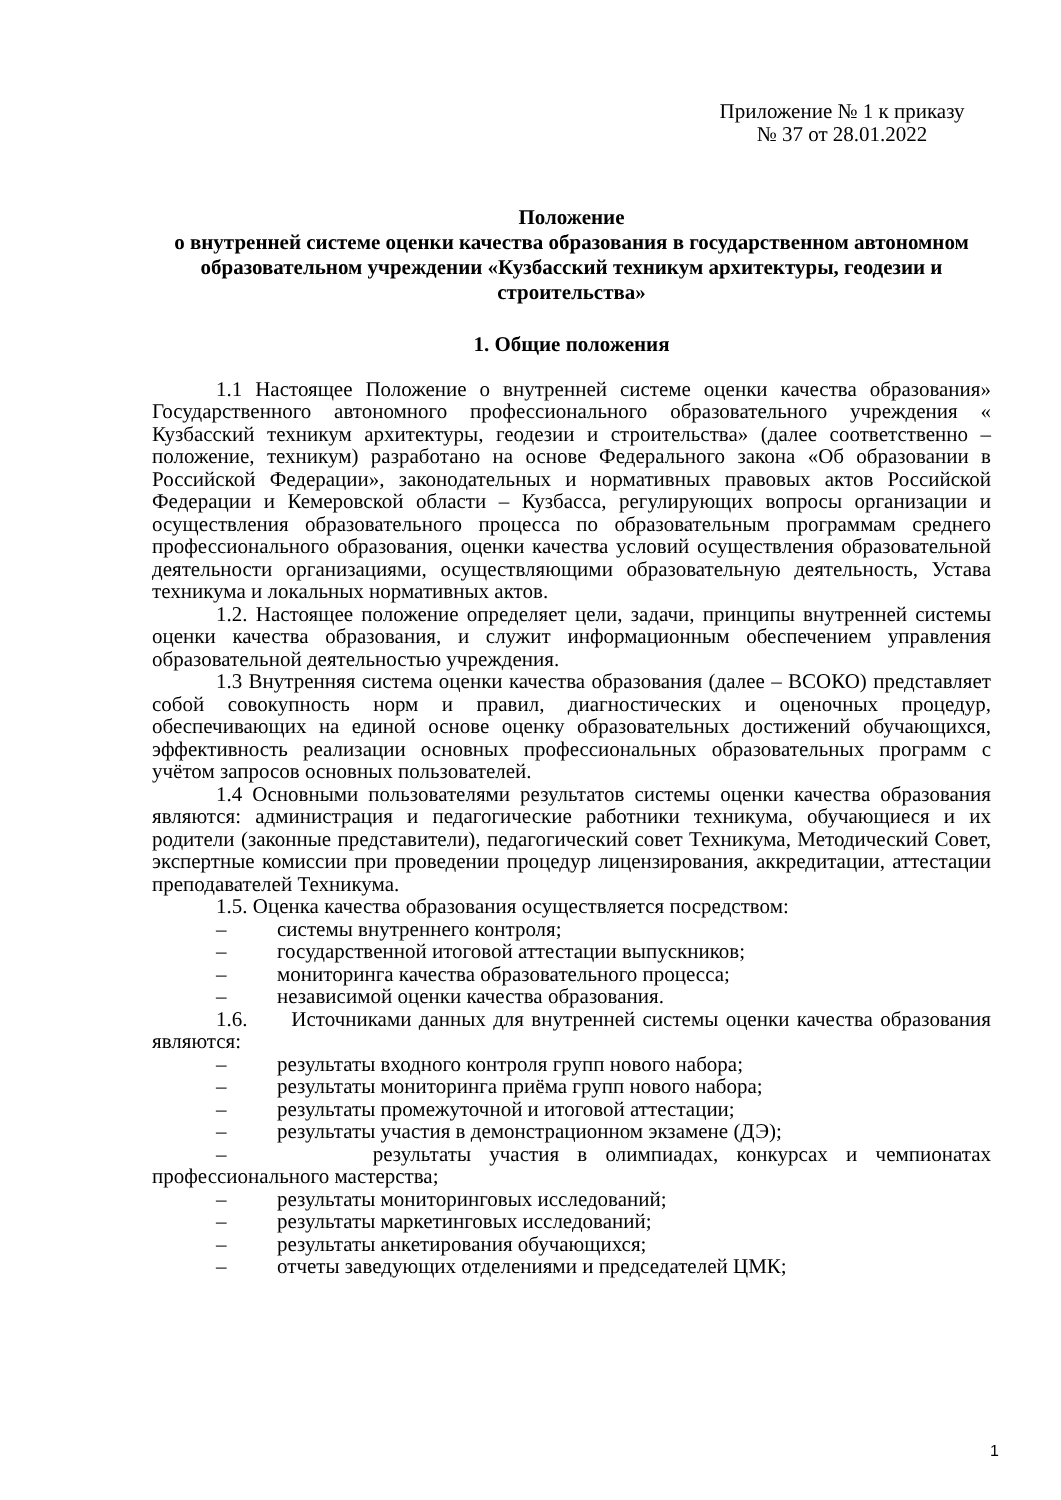Приложение № 1 к приказу
№ 37 от 28.01.2022
Положение
о внутренней системе оценки качества образования в государственном автономном образовательном учреждении «Кузбасский техникум архитектуры, геодезии и строительства»
1. Общие положения
1.1 Настоящее Положение о внутренней системе оценки качества образования» Государственного автономного профессионального образовательного учреждения « Кузбасский техникум архитектуры, геодезии и строительства» (далее соответственно – положение, техникум) разработано на основе Федерального закона «Об образовании в Российской Федерации», законодательных и нормативных правовых актов Российской Федерации и Кемеровской области – Кузбасса, регулирующих вопросы организации и осуществления образовательного процесса по образовательным программам среднего профессионального образования, оценки качества условий осуществления образовательной деятельности организациями, осуществляющими образовательную деятельность, Устава техникума и локальных нормативных актов.
1.2. Настоящее положение определяет цели, задачи, принципы внутренней системы оценки качества образования, и служит информационным обеспечением управления образовательной деятельностью учреждения.
1.3 Внутренняя система оценки качества образования (далее – ВСОКО) представляет собой совокупность норм и правил, диагностических и оценочных процедур, обеспечивающих на единой основе оценку образовательных достижений обучающихся, эффективность реализации основных профессиональных образовательных программ с учётом запросов основных пользователей.
1.4 Основными пользователями результатов системы оценки качества образования являются: администрация и педагогические работники техникума, обучающиеся и их родители (законные представители), педагогический совет Техникума, Методический Совет, экспертные комиссии при проведении процедур лицензирования, аккредитации, аттестации преподавателей Техникума.
1.5. Оценка качества образования осуществляется посредством:
– системы внутреннего контроля;
– государственной итоговой аттестации выпускников;
– мониторинга качества образовательного процесса;
– независимой оценки качества образования.
1.6. Источниками данных для внутренней системы оценки качества образования являются:
– результаты входного контроля групп нового набора;
– результаты мониторинга приёма групп нового набора;
– результаты промежуточной и итоговой аттестации;
– результаты участия в демонстрационном экзамене (ДЭ);
– результаты участия в олимпиадах, конкурсах и чемпионатах профессионального мастерства;
– результаты мониторинговых исследований;
– результаты маркетинговых исследований;
– результаты анкетирования обучающихся;
– отчеты заведующих отделениями и председателей ЦМК;
1